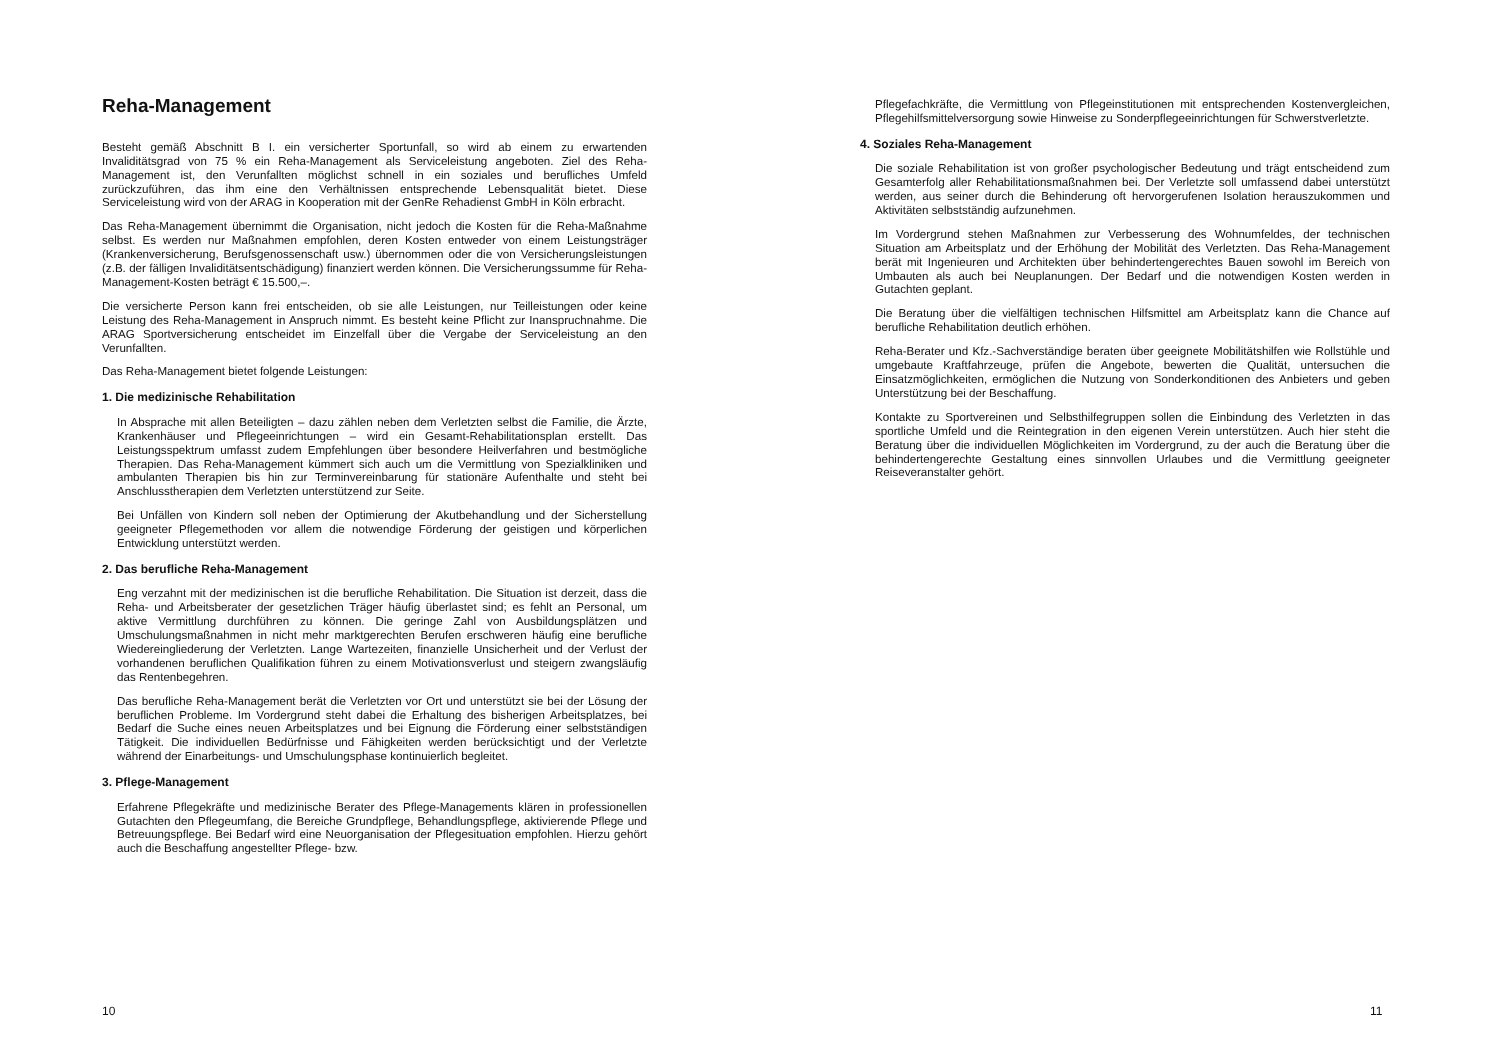Reha-Management
Besteht gemäß Abschnitt B I. ein versicherter Sportunfall, so wird ab einem zu erwartenden Invaliditätsgrad von 75 % ein Reha-Management als Serviceleistung angeboten. Ziel des Reha-Management ist, den Verunfallten möglichst schnell in ein soziales und berufliches Umfeld zurückzuführen, das ihm eine den Verhältnissen entsprechende Lebensqualität bietet. Diese Serviceleistung wird von der ARAG in Kooperation mit der GenRe Rehadienst GmbH in Köln erbracht.
Das Reha-Management übernimmt die Organisation, nicht jedoch die Kosten für die Reha-Maßnahme selbst. Es werden nur Maßnahmen empfohlen, deren Kosten entweder von einem Leistungsträger (Krankenversicherung, Berufsgenossenschaft usw.) übernommen oder die von Versicherungsleistungen (z.B. der fälligen Invaliditätsentschädigung) finanziert werden können. Die Versicherungssumme für Reha-Management-Kosten beträgt € 15.500,–.
Die versicherte Person kann frei entscheiden, ob sie alle Leistungen, nur Teilleistungen oder keine Leistung des Reha-Management in Anspruch nimmt. Es besteht keine Pflicht zur Inanspruchnahme. Die ARAG Sportversicherung entscheidet im Einzelfall über die Vergabe der Serviceleistung an den Verunfallten.
Das Reha-Management bietet folgende Leistungen:
1. Die medizinische Rehabilitation
In Absprache mit allen Beteiligten – dazu zählen neben dem Verletzten selbst die Familie, die Ärzte, Krankenhäuser und Pflegeeinrichtungen – wird ein Gesamt-Rehabilitationsplan erstellt. Das Leistungsspektrum umfasst zudem Empfehlungen über besondere Heilverfahren und bestmögliche Therapien. Das Reha-Management kümmert sich auch um die Vermittlung von Spezialkliniken und ambulanten Therapien bis hin zur Terminvereinbarung für stationäre Aufenthalte und steht bei Anschlusstherapien dem Verletzten unterstützend zur Seite.
Bei Unfällen von Kindern soll neben der Optimierung der Akutbehandlung und der Sicherstellung geeigneter Pflegemethoden vor allem die notwendige Förderung der geistigen und körperlichen Entwicklung unterstützt werden.
2. Das berufliche Reha-Management
Eng verzahnt mit der medizinischen ist die berufliche Rehabilitation. Die Situation ist derzeit, dass die Reha- und Arbeitsberater der gesetzlichen Träger häufig überlastet sind; es fehlt an Personal, um aktive Vermittlung durchführen zu können. Die geringe Zahl von Ausbildungsplätzen und Umschulungsmaßnahmen in nicht mehr marktgerechten Berufen erschweren häufig eine berufliche Wiedereingliederung der Verletzten. Lange Wartezeiten, finanzielle Unsicherheit und der Verlust der vorhandenen beruflichen Qualifikation führen zu einem Motivationsverlust und steigern zwangsläufig das Rentenbegehren.
Das berufliche Reha-Management berät die Verletzten vor Ort und unterstützt sie bei der Lösung der beruflichen Probleme. Im Vordergrund steht dabei die Erhaltung des bisherigen Arbeitsplatzes, bei Bedarf die Suche eines neuen Arbeitsplatzes und bei Eignung die Förderung einer selbstständigen Tätigkeit. Die individuellen Bedürfnisse und Fähigkeiten werden berücksichtigt und der Verletzte während der Einarbeitungs- und Umschulungsphase kontinuierlich begleitet.
3. Pflege-Management
Erfahrene Pflegekräfte und medizinische Berater des Pflege-Managements klären in professionellen Gutachten den Pflegeumfang, die Bereiche Grundpflege, Behandlungspflege, aktivierende Pflege und Betreuungspflege. Bei Bedarf wird eine Neuorganisation der Pflegesituation empfohlen. Hierzu gehört auch die Beschaffung angestellter Pflege- bzw.
10
Pflegefachkräfte, die Vermittlung von Pflegeinstitutionen mit entsprechenden Kostenvergleichen, Pflegehilfsmittelversorgung sowie Hinweise zu Sonderpflegeeinrichtungen für Schwerstverletzte.
4. Soziales Reha-Management
Die soziale Rehabilitation ist von großer psychologischer Bedeutung und trägt entscheidend zum Gesamterfolg aller Rehabilitationsmaßnahmen bei. Der Verletzte soll umfassend dabei unterstützt werden, aus seiner durch die Behinderung oft hervorgerufenen Isolation herauszukommen und Aktivitäten selbstständig aufzunehmen.
Im Vordergrund stehen Maßnahmen zur Verbesserung des Wohnumfeldes, der technischen Situation am Arbeitsplatz und der Erhöhung der Mobilität des Verletzten. Das Reha-Management berät mit Ingenieuren und Architekten über behindertengerechtes Bauen sowohl im Bereich von Umbauten als auch bei Neuplanungen. Der Bedarf und die notwendigen Kosten werden in Gutachten geplant.
Die Beratung über die vielfältigen technischen Hilfsmittel am Arbeitsplatz kann die Chance auf berufliche Rehabilitation deutlich erhöhen.
Reha-Berater und Kfz.-Sachverständige beraten über geeignete Mobilitätshilfen wie Rollstühle und umgebaute Kraftfahrzeuge, prüfen die Angebote, bewerten die Qualität, untersuchen die Einsatzmöglichkeiten, ermöglichen die Nutzung von Sonderkonditionen des Anbieters und geben Unterstützung bei der Beschaffung.
Kontakte zu Sportvereinen und Selbsthilfegruppen sollen die Einbindung des Verletzten in das sportliche Umfeld und die Reintegration in den eigenen Verein unterstützen. Auch hier steht die Beratung über die individuellen Möglichkeiten im Vordergrund, zu der auch die Beratung über die behindertengerechte Gestaltung eines sinnvollen Urlaubes und die Vermittlung geeigneter Reiseveranstalter gehört.
11